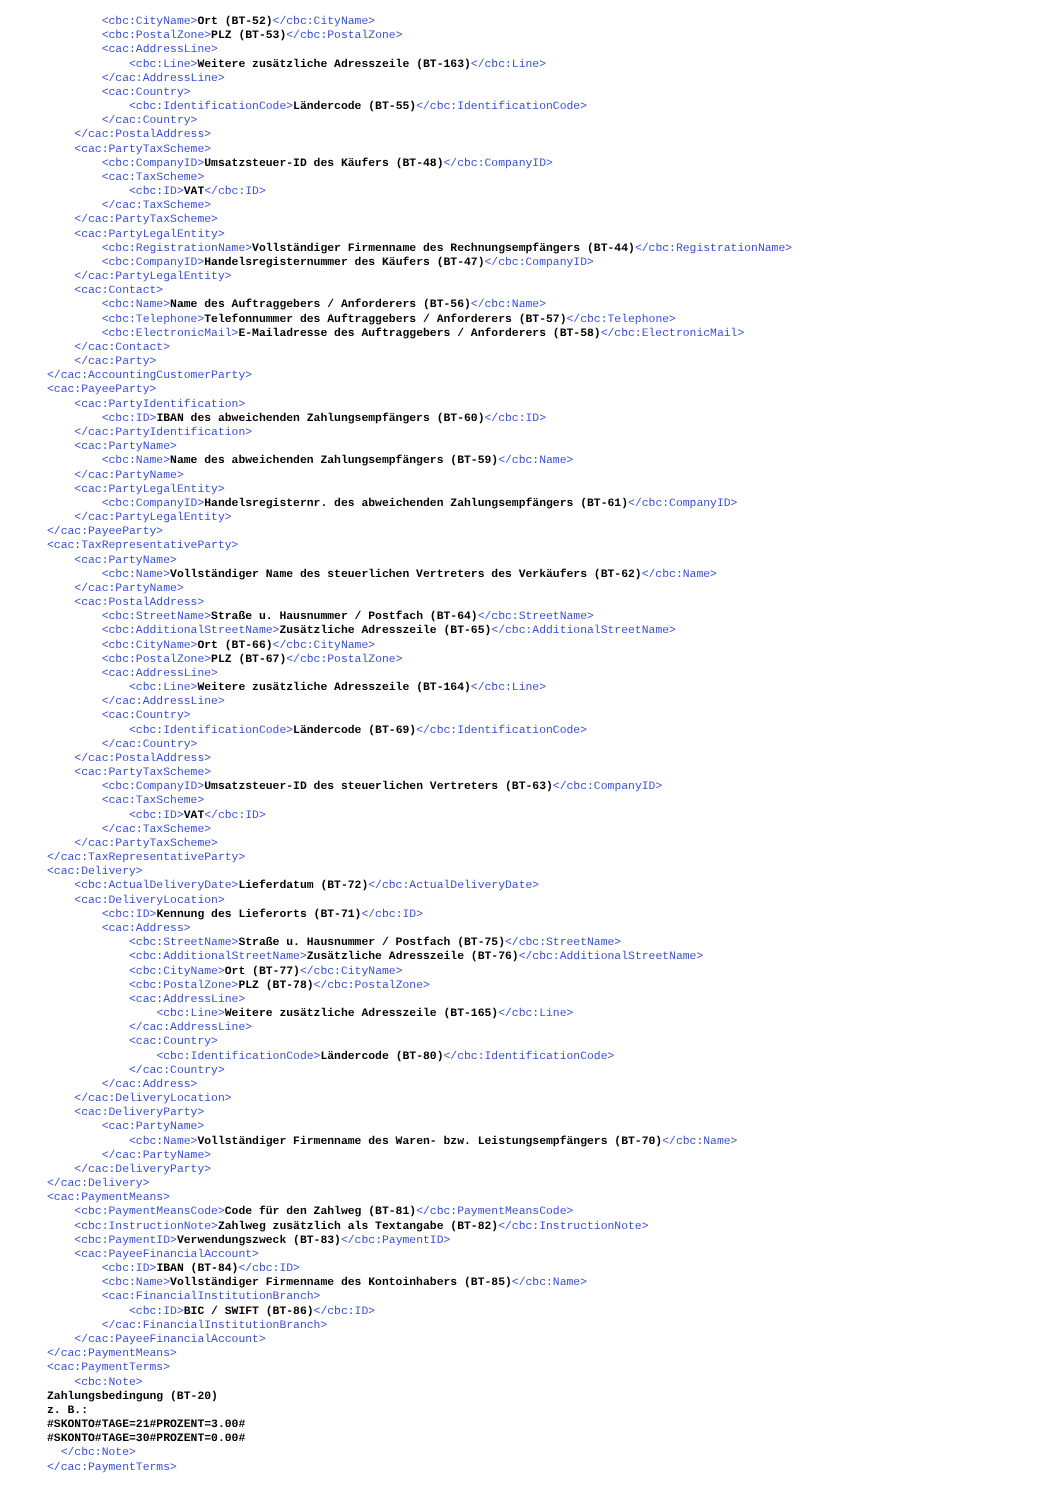<cbc:CityName>Ort (BT-52)</cbc:CityName>
        <cbc:PostalZone>PLZ (BT-53)</cbc:PostalZone>
        <cac:AddressLine>
            <cbc:Line>Weitere zusätzliche Adresszeile (BT-163)</cbc:Line>
        </cac:AddressLine>
        <cac:Country>
            <cbc:IdentificationCode>Ländercode (BT-55)</cbc:IdentificationCode>
        </cac:Country>
    </cac:PostalAddress>
    <cac:PartyTaxScheme>
        <cbc:CompanyID>Umsatzsteuer-ID des Käufers (BT-48)</cbc:CompanyID>
        <cac:TaxScheme>
            <cbc:ID>VAT</cbc:ID>
        </cac:TaxScheme>
    </cac:PartyTaxScheme>
    <cac:PartyLegalEntity>
        <cbc:RegistrationName>Vollständiger Firmenname des Rechnungsempfängers (BT-44)</cbc:RegistrationName>
        <cbc:CompanyID>Handelsregisternummer des Käufers (BT-47)</cbc:CompanyID>
    </cac:PartyLegalEntity>
    <cac:Contact>
        <cbc:Name>Name des Auftraggebers / Anforderers (BT-56)</cbc:Name>
        <cbc:Telephone>Telefonnummer des Auftraggebers / Anforderers (BT-57)</cbc:Telephone>
        <cbc:ElectronicMail>E-Mailadresse des Auftraggebers / Anforderers (BT-58)</cbc:ElectronicMail>
    </cac:Contact>
    </cac:Party>
</cac:AccountingCustomerParty>
<cac:PayeeParty>
    <cac:PartyIdentification>
        <cbc:ID>IBAN des abweichenden Zahlungsempfängers (BT-60)</cbc:ID>
    </cac:PartyIdentification>
    <cac:PartyName>
        <cbc:Name>Name des abweichenden Zahlungsempfängers (BT-59)</cbc:Name>
    </cac:PartyName>
    <cac:PartyLegalEntity>
        <cbc:CompanyID>Handelsregisternr. des abweichenden Zahlungsempfängers (BT-61)</cbc:CompanyID>
    </cac:PartyLegalEntity>
</cac:PayeeParty>
<cac:TaxRepresentativeParty>
    <cac:PartyName>
        <cbc:Name>Vollständiger Name des steuerlichen Vertreters des Verkäufers (BT-62)</cbc:Name>
    </cac:PartyName>
    <cac:PostalAddress>
        <cbc:StreetName>Straße u. Hausnummer / Postfach (BT-64)</cbc:StreetName>
        <cbc:AdditionalStreetName>Zusätzliche Adresszeile (BT-65)</cbc:AdditionalStreetName>
        <cbc:CityName>Ort (BT-66)</cbc:CityName>
        <cbc:PostalZone>PLZ (BT-67)</cbc:PostalZone>
        <cac:AddressLine>
            <cbc:Line>Weitere zusätzliche Adresszeile (BT-164)</cbc:Line>
        </cac:AddressLine>
        <cac:Country>
            <cbc:IdentificationCode>Ländercode (BT-69)</cbc:IdentificationCode>
        </cac:Country>
    </cac:PostalAddress>
    <cac:PartyTaxScheme>
        <cbc:CompanyID>Umsatzsteuer-ID des steuerlichen Vertreters (BT-63)</cbc:CompanyID>
        <cac:TaxScheme>
            <cbc:ID>VAT</cbc:ID>
        </cac:TaxScheme>
    </cac:PartyTaxScheme>
</cac:TaxRepresentativeParty>
<cac:Delivery>
    <cbc:ActualDeliveryDate>Lieferdatum (BT-72)</cbc:ActualDeliveryDate>
    <cac:DeliveryLocation>
        <cbc:ID>Kennung des Lieferorts (BT-71)</cbc:ID>
        <cac:Address>
            <cbc:StreetName>Straße u. Hausnummer / Postfach (BT-75)</cbc:StreetName>
            <cbc:AdditionalStreetName>Zusätzliche Adresszeile (BT-76)</cbc:AdditionalStreetName>
            <cbc:CityName>Ort (BT-77)</cbc:CityName>
            <cbc:PostalZone>PLZ (BT-78)</cbc:PostalZone>
            <cac:AddressLine>
                <cbc:Line>Weitere zusätzliche Adresszeile (BT-165)</cbc:Line>
            </cac:AddressLine>
            <cac:Country>
                <cbc:IdentificationCode>Ländercode (BT-80)</cbc:IdentificationCode>
            </cac:Country>
        </cac:Address>
    </cac:DeliveryLocation>
    <cac:DeliveryParty>
        <cac:PartyName>
            <cbc:Name>Vollständiger Firmenname des Waren- bzw. Leistungsempfängers (BT-70)</cbc:Name>
        </cac:PartyName>
    </cac:DeliveryParty>
</cac:Delivery>
<cac:PaymentMeans>
    <cbc:PaymentMeansCode>Code für den Zahlweg (BT-81)</cbc:PaymentMeansCode>
    <cbc:InstructionNote>Zahlweg zusätzlich als Textangabe (BT-82)</cbc:InstructionNote>
    <cbc:PaymentID>Verwendungszweck (BT-83)</cbc:PaymentID>
    <cac:PayeeFinancialAccount>
        <cbc:ID>IBAN (BT-84)</cbc:ID>
        <cbc:Name>Vollständiger Firmenname des Kontoinhabers (BT-85)</cbc:Name>
        <cac:FinancialInstitutionBranch>
            <cbc:ID>BIC / SWIFT (BT-86)</cbc:ID>
        </cac:FinancialInstitutionBranch>
    </cac:PayeeFinancialAccount>
</cac:PaymentMeans>
<cac:PaymentTerms>
    <cbc:Note>
Zahlungsbedingung (BT-20)
z. B.:
#SKONTO#TAGE=21#PROZENT=3.00#
#SKONTO#TAGE=30#PROZENT=0.00#
  </cbc:Note>
</cac:PaymentTerms>